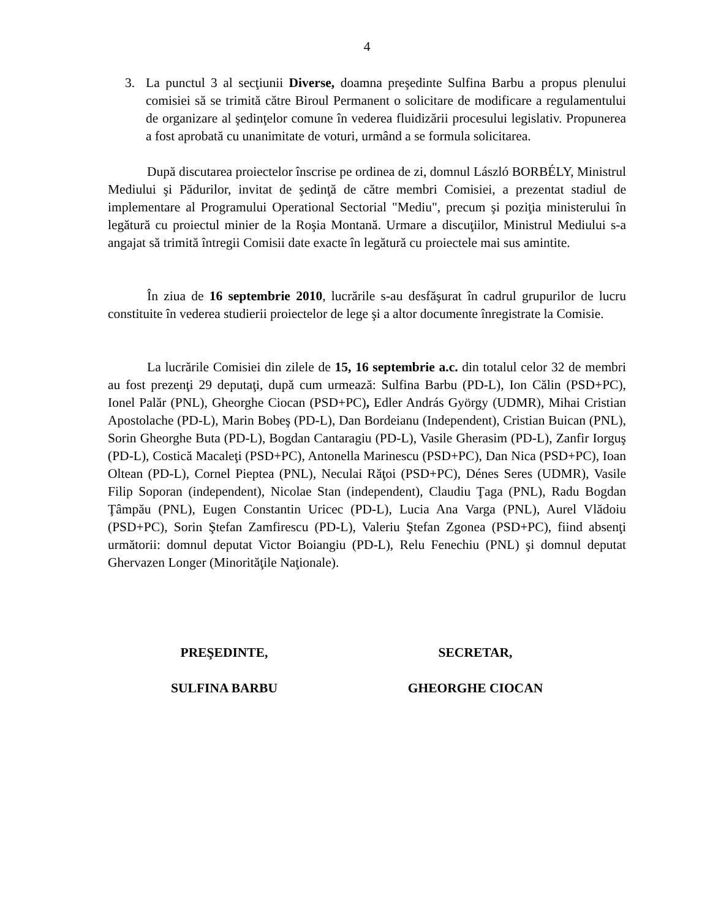4
3. La punctul 3 al secţiunii Diverse, doamna preşedinte Sulfina Barbu a propus plenului comisiei să se trimită către Biroul Permanent o solicitare de modificare a regulamentului de organizare al şedinţelor comune în vederea fluidizării procesului legislativ. Propunerea a fost aprobată cu unanimitate de voturi, urmând a se formula solicitarea.
După discutarea proiectelor înscrise pe ordinea de zi, domnul László BORBÉLY, Ministrul Mediului şi Pădurilor, invitat de şedinţă de către membri Comisiei, a prezentat stadiul de implementare al Programului Operational Sectorial "Mediu", precum şi poziţia ministerului în legătură cu proiectul minier de la Roşia Montană. Urmare a discuţiilor, Ministrul Mediului s-a angajat să trimită întregii Comisii date exacte în legătură cu proiectele mai sus amintite.
În ziua de 16 septembrie 2010, lucrările s-au desfăşurat în cadrul grupurilor de lucru constituite în vederea studierii proiectelor de lege şi a altor documente înregistrate la Comisie.
La lucrările Comisiei din zilele de 15, 16 septembrie a.c. din totalul celor 32 de membri au fost prezenţi 29 deputaţi, după cum urmează: Sulfina Barbu (PD-L), Ion Călin (PSD+PC), Ionel Palăr (PNL), Gheorghe Ciocan (PSD+PC), Edler András György (UDMR), Mihai Cristian Apostolache (PD-L), Marin Bobeş (PD-L), Dan Bordeianu (Independent), Cristian Buican (PNL), Sorin Gheorghe Buta (PD-L), Bogdan Cantaragiu (PD-L), Vasile Gherasim (PD-L), Zanfir Iorguş (PD-L), Costică Macaleţi (PSD+PC), Antonella Marinescu (PSD+PC), Dan Nica (PSD+PC), Ioan Oltean (PD-L), Cornel Pieptea (PNL), Neculai Răţoi (PSD+PC), Dénes Seres (UDMR), Vasile Filip Soporan (independent), Nicolae Stan (independent), Claudiu Ţaga (PNL), Radu Bogdan Ţâmpău (PNL), Eugen Constantin Uricec (PD-L), Lucia Ana Varga (PNL), Aurel Vlădoiu (PSD+PC), Sorin Ştefan Zamfirescu (PD-L), Valeriu Ştefan Zgonea (PSD+PC), fiind absenţi următorii: domnul deputat Victor Boiangiu (PD-L), Relu Fenechiu (PNL) şi domnul deputat Ghervazen Longer (Minorităţile Naţionale).
PREŞEDINTE,
SULFINA BARBU
SECRETAR,
GHEORGHE CIOCAN